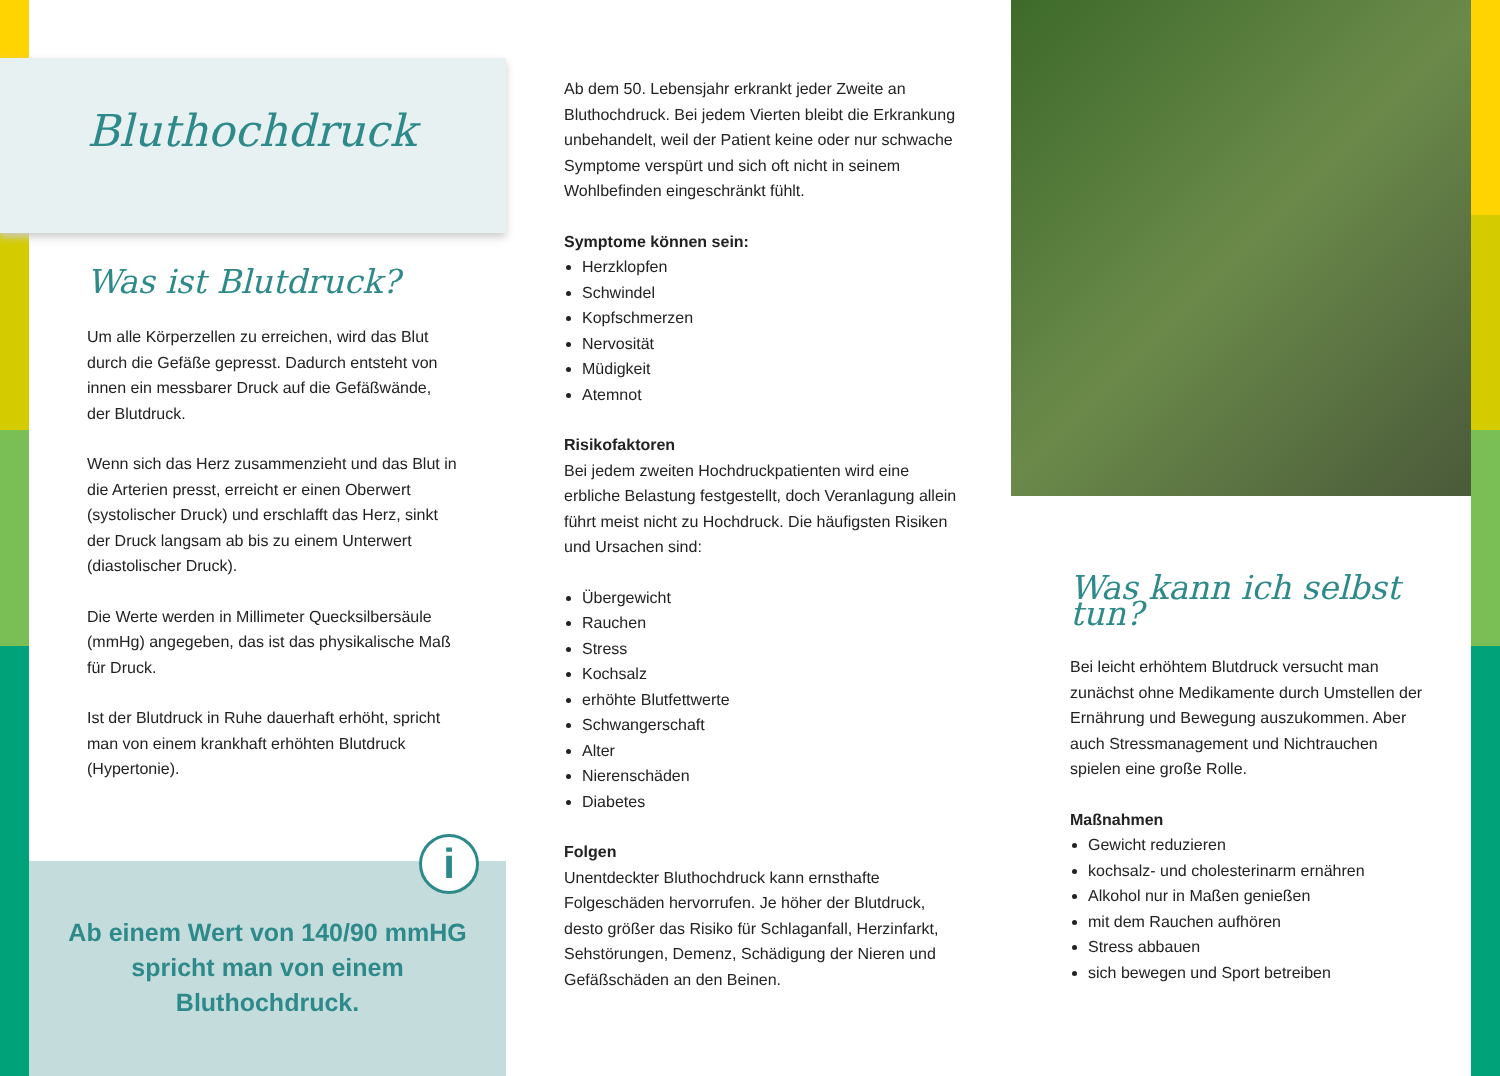Bluthochdruck
Was ist Blutdruck?
Um alle Körperzellen zu erreichen, wird das Blut durch die Gefäße gepresst. Dadurch entsteht von innen ein messbarer Druck auf die Gefäßwände, der Blutdruck.
Wenn sich das Herz zusammenzieht und das Blut in die Arterien presst, erreicht er einen Oberwert (systolischer Druck) und erschlafft das Herz, sinkt der Druck langsam ab bis zu einem Unterwert (diastolischer Druck).
Die Werte werden in Millimeter Quecksilbersäule (mmHg) angegeben, das ist das physikalische Maß für Druck.
Ist der Blutdruck in Ruhe dauerhaft erhöht, spricht man von einem krankhaft erhöhten Blutdruck (Hypertonie).
i
Ab einem Wert von 140/90 mmHG spricht man von einem Bluthochdruck.
Ab dem 50. Lebensjahr erkrankt jeder Zweite an Bluthochdruck. Bei jedem Vierten bleibt die Erkrankung unbehandelt, weil der Patient keine oder nur schwache Symptome verspürt und sich oft nicht in seinem Wohlbefinden eingeschränkt fühlt.
Symptome können sein:
Herzklopfen
Schwindel
Kopfschmerzen
Nervosität
Müdigkeit
Atemnot
Risikofaktoren
Bei jedem zweiten Hochdruckpatienten wird eine erbliche Belastung festgestellt, doch Veranlagung allein führt meist nicht zu Hochdruck. Die häufigsten Risiken und Ursachen sind:
Übergewicht
Rauchen
Stress
Kochsalz
erhöhte Blutfettwerte
Schwangerschaft
Alter
Nierenschäden
Diabetes
Folgen
Unentdeckter Bluthochdruck kann ernsthafte Folgeschäden hervorrufen. Je höher der Blutdruck, desto größer das Risiko für Schlaganfall, Herzinfarkt, Sehstörungen, Demenz, Schädigung der Nieren und Gefäßschäden an den Beinen.
Was kann ich selbst tun?
Bei leicht erhöhtem Blutdruck versucht man zunächst ohne Medikamente durch Umstellen der Ernährung und Bewegung auszukommen. Aber auch Stressmanagement und Nichtrauchen spielen eine große Rolle.
Maßnahmen
Gewicht reduzieren
kochsalz- und cholesterinarm ernähren
Alkohol nur in Maßen genießen
mit dem Rauchen aufhören
Stress abbauen
sich bewegen und Sport betreiben